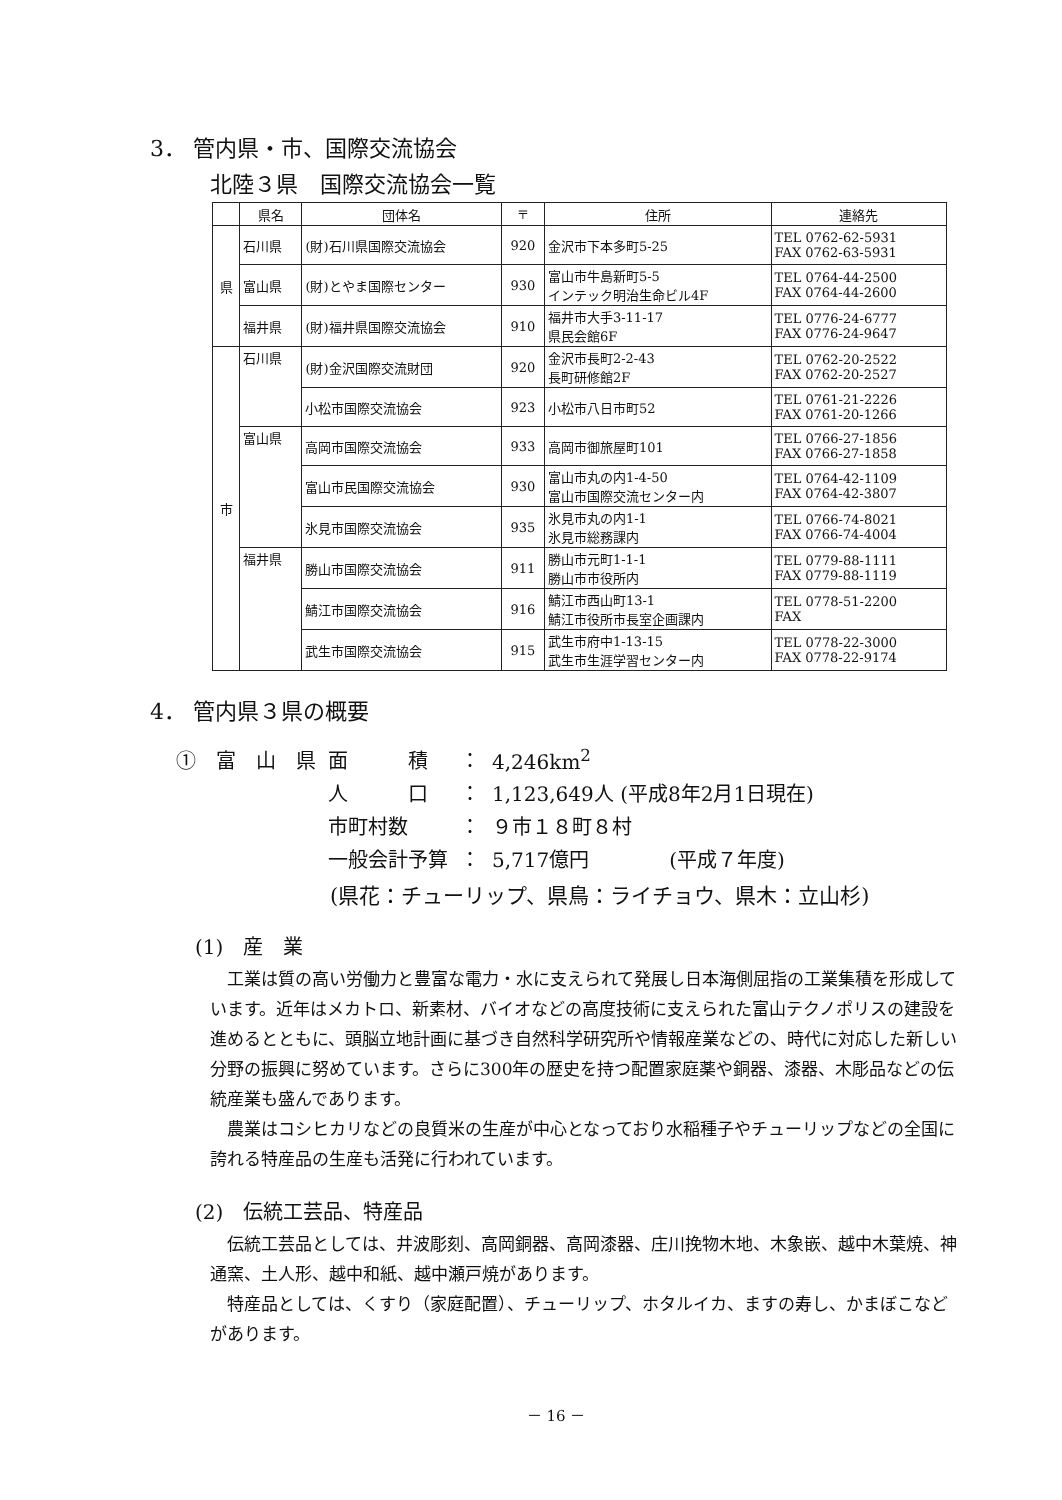3． 管内県・市、国際交流協会
北陸３県　国際交流協会一覧
| | 県名 | 団体名 | 〒 | 住所 | 連絡先 |
| --- | --- | --- | --- | --- | --- |
| 県 | 石川県 | (財)石川県国際交流協会 | 920 | 金沢市下本多町5-25 | TEL 0762-62-5931 FAX 0762-63-5931 |
| | 富山県 | (財)とやま国際センター | 930 | 富山市牛島新町5-5 インテック明治生命ビル4F | TEL 0764-44-2500 FAX 0764-44-2600 |
| | 福井県 | (財)福井県国際交流協会 | 910 | 福井市大手3-11-17 県民会館6F | TEL 0776-24-6777 FAX 0776-24-9647 |
| 市 | 石川県 | (財)金沢国際交流財団 | 920 | 金沢市長町2-2-43 長町研修館2F | TEL 0762-20-2522 FAX 0762-20-2527 |
| | | 小松市国際交流協会 | 923 | 小松市八日市町52 | TEL 0761-21-2226 FAX 0761-20-1266 |
| | 富山県 | 高岡市国際交流協会 | 933 | 高岡市御旅屋町101 | TEL 0766-27-1856 FAX 0766-27-1858 |
| | | 富山市民国際交流協会 | 930 | 富山市丸の内1-4-50 富山市国際交流センター内 | TEL 0764-42-1109 FAX 0764-42-3807 |
| | | 氷見市国際交流協会 | 935 | 氷見市丸の内1-1 氷見市総務課内 | TEL 0766-74-8021 FAX 0766-74-4004 |
| | 福井県 | 勝山市国際交流協会 | 911 | 勝山市元町1-1-1 勝山市市役所内 | TEL 0779-88-1111 FAX 0779-88-1119 |
| | | 鯖江市国際交流協会 | 916 | 鯖江市西山町13-1 鯖江市役所市長室企画課内 | TEL 0778-51-2200 FAX |
| | | 武生市国際交流協会 | 915 | 武生市府中1-13-15 武生市生涯学習センター内 | TEL 0778-22-3000 FAX 0778-22-9174 |
4． 管内県３県の概要
| ① 富 山 県 | 面 積 | ： | 4,246km<sup>2</sup> |
| | 人 口 | ： | 1,123,649人 (平成8年2月1日現在) |
| | 市町村数 | ： | ９市１８町８村 |
| | 一般会計予算 | ： | 5,717億円 (平成７年度) |
(県花：チューリップ、県鳥：ライチョウ、県木：立山杉)
(1)　産　業
工業は質の高い労働力と豊富な電力・水に支えられて発展し日本海側屈指の工業集積を形成しています。近年はメカトロ、新素材、バイオなどの高度技術に支えられた富山テクノポリスの建設を進めるとともに、頭脳立地計画に基づき自然科学研究所や情報産業などの、時代に対応した新しい分野の振興に努めています。さらに300年の歴史を持つ配置家庭薬や銅器、漆器、木彫品などの伝統産業も盛んであります。
農業はコシヒカリなどの良質米の生産が中心となっており水稲種子やチューリップなどの全国に誇れる特産品の生産も活発に行われています。
(2)　伝統工芸品、特産品
伝統工芸品としては、井波彫刻、高岡銅器、高岡漆器、庄川挽物木地、木象嵌、越中木葉焼、神通窯、土人形、越中和紙、越中瀬戸焼があります。
特産品としては、くすり（家庭配置）、チューリップ、ホタルイカ、ますの寿し、かまぼこなどがあります。
－ 16 －